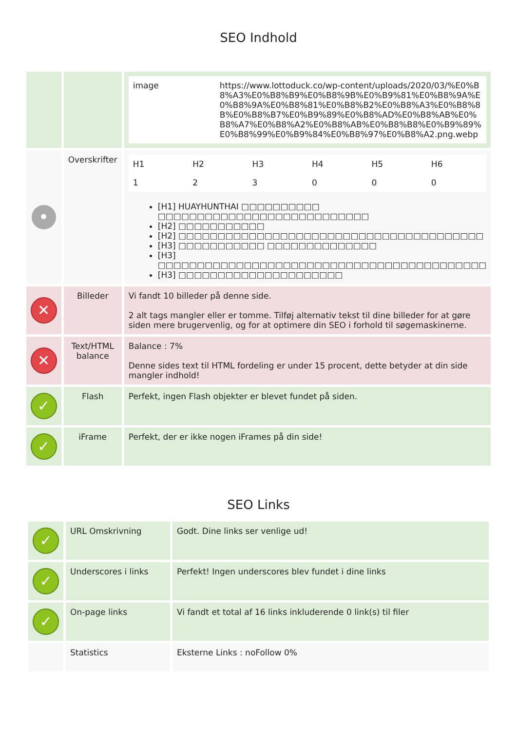SEO Indhold
| | | / image / https://www.lottoduck.co/wp-content/uploads/2020/03/%E0%B8%A3%E0%B8%B9%E0%B8%9B%E0%B9%81%E0%B8%9A%E0%B8%9A%E0%B8%81%E0%B8%B2%E0%B8%A3%E0%B8%8B%E0%B8%B7%E0%B9%89%E0%B8%AD%E0%B8%AB%E0%B8%A7%E0%B8%A2%E0%B8%AB%E0%B8%B8%E0%B9%89%E0%B8%99%E0%B9%84%E0%B8%97%E0%B8%A2.png.webp / |
| • | Overskrifter | / H1 / H2 / H3 / H4 / H5 / H6 / / 1 / 2 / 3 / 0 / 0 / 0 / [H1] HUAYHUNTHAI □□□□□□□□□□ □□□□□□□□□□□□□□□□□□□□□□□□□□□ [H2] □□□□□□□□□□□ [H2] □□□□□□□□□□□□□□□□□□□□□□□□□□□□□□□□□□□□□□□ [H3] □□□□□□□□□□□ □□□□□□□□□□□□□□ [H3] □□□□□□□□□□□□□□□□□□□□□□□□□□□□□□□□□□□□□□□□□□ [H3] □□□□□□□□□□□□□□□□□□□□□ |
| ✕ | Billeder | Vi fandt 10 billeder på denne side. 2 alt tags mangler eller er tomme. Tilføj alternativ tekst til dine billeder for at gøre siden mere brugervenlig, og for at optimere din SEO i forhold til søgemaskinerne. |
| ✕ | Text/HTML balance | Balance : 7% Denne sides text til HTML fordeling er under 15 procent, dette betyder at din side mangler indhold! |
| ✓ | Flash | Perfekt, ingen Flash objekter er blevet fundet på siden. |
| ✓ | iFrame | Perfekt, der er ikke nogen iFrames på din side! |
SEO Links
| ✓ | URL Omskrivning | Godt. Dine links ser venlige ud! |
| ✓ | Underscores i links | Perfekt! Ingen underscores blev fundet i dine links |
| ✓ | On-page links | Vi fandt et total af 16 links inkluderende 0 link(s) til filer |
| | Statistics | Eksterne Links : noFollow 0% |